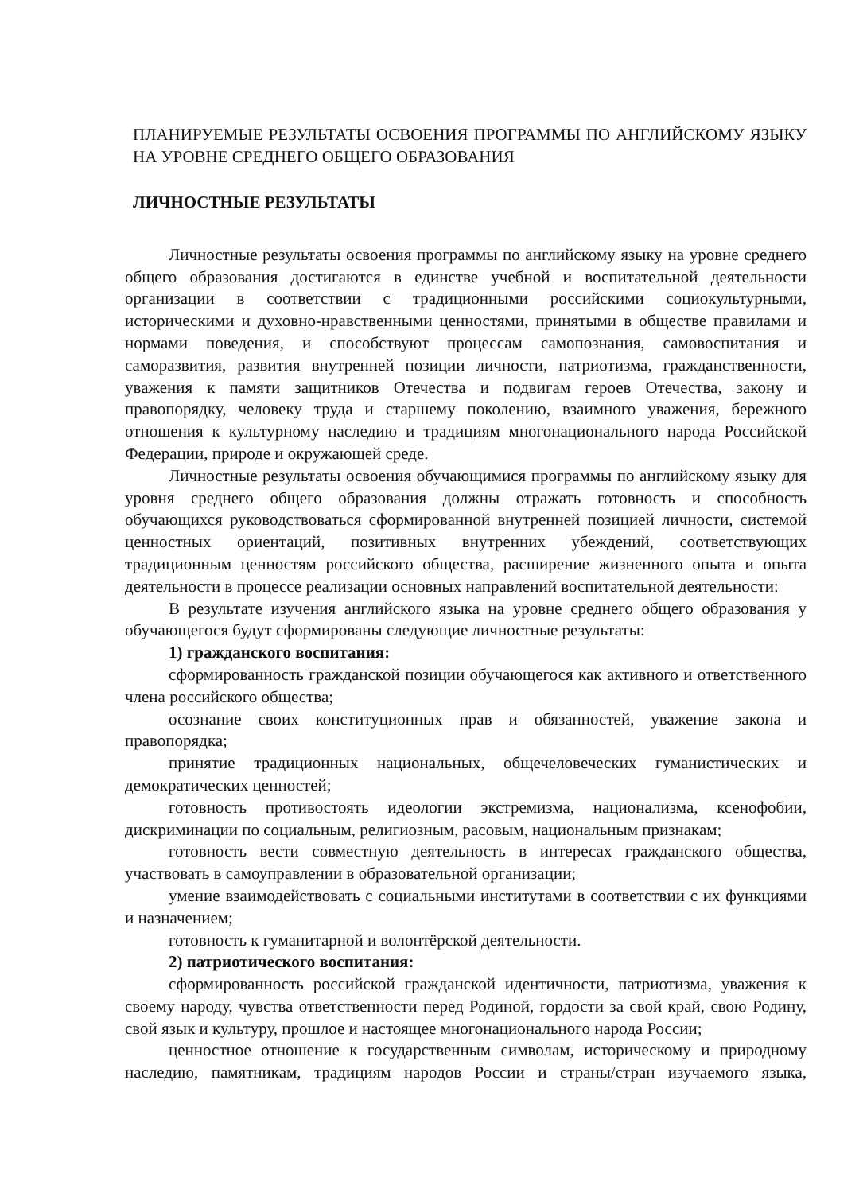ПЛАНИРУЕМЫЕ РЕЗУЛЬТАТЫ ОСВОЕНИЯ ПРОГРАММЫ ПО АНГЛИЙСКОМУ ЯЗЫКУ НА УРОВНЕ СРЕДНЕГО ОБЩЕГО ОБРАЗОВАНИЯ
ЛИЧНОСТНЫЕ РЕЗУЛЬТАТЫ
Личностные результаты освоения программы по английскому языку на уровне среднего общего образования достигаются в единстве учебной и воспитательной деятельности организации в соответствии с традиционными российскими социокультурными, историческими и духовно-нравственными ценностями, принятыми в обществе правилами и нормами поведения, и способствуют процессам самопознания, самовоспитания и саморазвития, развития внутренней позиции личности, патриотизма, гражданственности, уважения к памяти защитников Отечества и подвигам героев Отечества, закону и правопорядку, человеку труда и старшему поколению, взаимного уважения, бережного отношения к культурному наследию и традициям многонационального народа Российской Федерации, природе и окружающей среде.
Личностные результаты освоения обучающимися программы по английскому языку для уровня среднего общего образования должны отражать готовность и способность обучающихся руководствоваться сформированной внутренней позицией личности, системой ценностных ориентаций, позитивных внутренних убеждений, соответствующих традиционным ценностям российского общества, расширение жизненного опыта и опыта деятельности в процессе реализации основных направлений воспитательной деятельности:
В результате изучения английского языка на уровне среднего общего образования у обучающегося будут сформированы следующие личностные результаты:
1) гражданского воспитания:
сформированность гражданской позиции обучающегося как активного и ответственного члена российского общества;
осознание своих конституционных прав и обязанностей, уважение закона и правопорядка;
принятие традиционных национальных, общечеловеческих гуманистических и демократических ценностей;
готовность противостоять идеологии экстремизма, национализма, ксенофобии, дискриминации по социальным, религиозным, расовым, национальным признакам;
готовность вести совместную деятельность в интересах гражданского общества, участвовать в самоуправлении в образовательной организации;
умение взаимодействовать с социальными институтами в соответствии с их функциями и назначением;
готовность к гуманитарной и волонтёрской деятельности.
2) патриотического воспитания:
сформированность российской гражданской идентичности, патриотизма, уважения к своему народу, чувства ответственности перед Родиной, гордости за свой край, свою Родину, свой язык и культуру, прошлое и настоящее многонационального народа России;
ценностное отношение к государственным символам, историческому и природному наследию, памятникам, традициям народов России и страны/стран изучаемого языка,